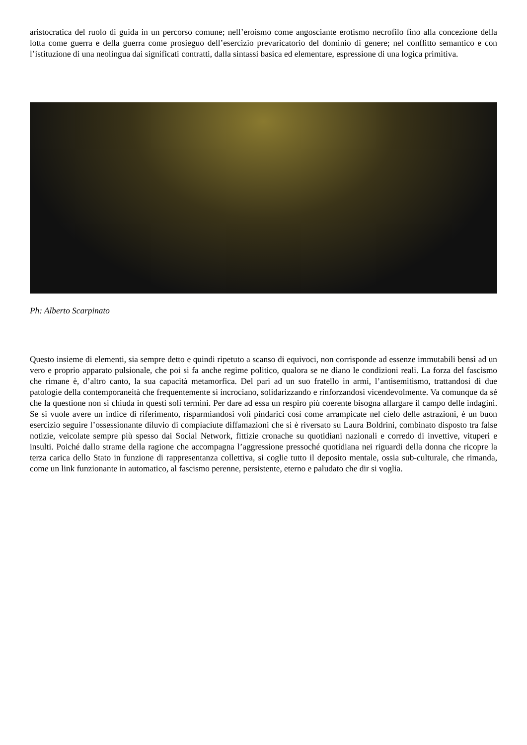aristocratica del ruolo di guida in un percorso comune; nell’eroismo come angosciante erotismo necrofilo fino alla concezione della lotta come guerra e della guerra come prosieguo dell’esercizio prevaricatorio del dominio di genere; nel conflitto semantico e con l’istituzione di una neolingua dai significati contratti, dalla sintassi basica ed elementare, espressione di una logica primitiva.
Ph: Alberto Scarpinato
Questo insieme di elementi, sia sempre detto e quindi ripetuto a scanso di equivoci, non corrisponde ad essenze immutabili bensì ad un vero e proprio apparato pulsionale, che poi si fa anche regime politico, qualora se ne diano le condizioni reali. La forza del fascismo che rimane è, d’altro canto, la sua capacità metamorfica. Del pari ad un suo fratello in armi, l’antisemitismo, trattandosi di due patologie della contemporaneità che frequentemente si incrociano, solidarizzando e rinforzandosi vicendevolmente. Va comunque da sé che la questione non si chiuda in questi soli termini. Per dare ad essa un respiro più coerente bisogna allargare il campo delle indagini. Se si vuole avere un indice di riferimento, risparmiandosi voli pindarici così come arrampicate nel cielo delle astrazioni, è un buon esercizio seguire l’ossessionante diluvio di compiaciute diffamazioni che si è riversato su Laura Boldrini, combinato disposto tra false notizie, veicolate sempre più spesso dai Social Network, fittizie cronache su quotidiani nazionali e corredo di invettive, vituperi e insulti. Poiché dallo strame della ragione che accompagna l’aggressione pressoché quotidiana nei riguardi della donna che ricopre la terza carica dello Stato in funzione di rappresentanza collettiva, si coglie tutto il deposito mentale, ossia sub-culturale, che rimanda, come un link funzionante in automatico, al fascismo perenne, persistente, eterno e paludato che dir si voglia.